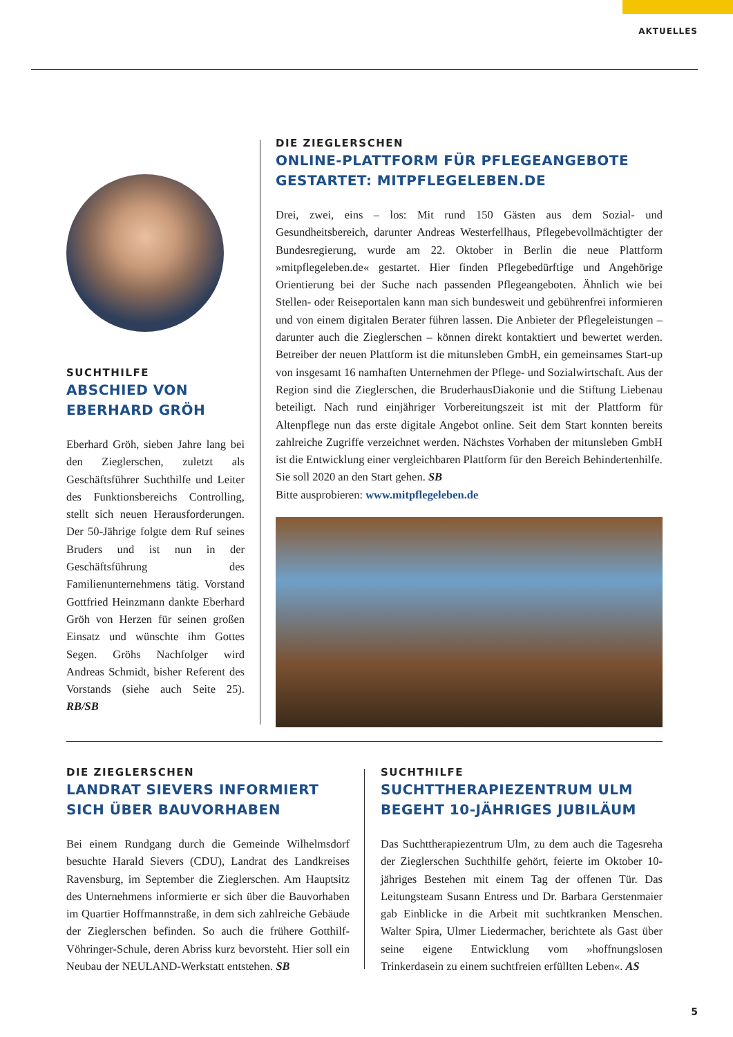AKTUELLES
SUCHTHILFE
ABSCHIED VON EBERHARD GRÖH
Eberhard Gröh, sieben Jahre lang bei den Zieglerschen, zuletzt als Geschäftsführer Suchthilfe und Leiter des Funktionsbereichs Controlling, stellt sich neuen Herausforderungen. Der 50-Jährige folgte dem Ruf seines Bruders und ist nun in der Geschäftsführung des Familienunternehmens tätig. Vorstand Gottfried Heinzmann dankte Eberhard Gröh von Herzen für seinen großen Einsatz und wünschte ihm Gottes Segen. Gröhs Nachfolger wird Andreas Schmidt, bisher Referent des Vorstands (siehe auch Seite 25). RB/SB
DIE ZIEGLERSCHEN
ONLINE-PLATTFORM FÜR PFLEGEANGEBOTE GESTARTET: MITPFLEGELEBEN.DE
Drei, zwei, eins – los: Mit rund 150 Gästen aus dem Sozial- und Gesundheitsbereich, darunter Andreas Westerfellhaus, Pflegebevollmächtigter der Bundesregierung, wurde am 22. Oktober in Berlin die neue Plattform »mitpflegeleben.de« gestartet. Hier finden Pflegebedürftige und Angehörige Orientierung bei der Suche nach passenden Pflegeangeboten. Ähnlich wie bei Stellen- oder Reiseportalen kann man sich bundesweit und gebührenfrei informieren und von einem digitalen Berater führen lassen. Die Anbieter der Pflegeleistungen – darunter auch die Zieglerschen – können direkt kontaktiert und bewertet werden. Betreiber der neuen Plattform ist die mitunsleben GmbH, ein gemeinsames Start-up von insgesamt 16 namhaften Unternehmen der Pflege- und Sozialwirtschaft. Aus der Region sind die Zieglerschen, die BruderhausDiakonie und die Stiftung Liebenau beteiligt. Nach rund einjähriger Vorbereitungszeit ist mit der Plattform für Altenpflege nun das erste digitale Angebot online. Seit dem Start konnten bereits zahlreiche Zugriffe verzeichnet werden. Nächstes Vorhaben der mitunsleben GmbH ist die Entwicklung einer vergleichbaren Plattform für den Bereich Behindertenhilfe. Sie soll 2020 an den Start gehen. SB
Bitte ausprobieren: www.mitpflegeleben.de
DIE ZIEGLERSCHEN
LANDRAT SIEVERS INFORMIERT SICH ÜBER BAUVORHABEN
Bei einem Rundgang durch die Gemeinde Wilhelmsdorf besuchte Harald Sievers (CDU), Landrat des Landkreises Ravensburg, im September die Zieglerschen. Am Hauptsitz des Unternehmens informierte er sich über die Bauvorhaben im Quartier Hoffmannstraße, in dem sich zahlreiche Gebäude der Zieglerschen befinden. So auch die frühere Gotthilf-Vöhringer-Schule, deren Abriss kurz bevorsteht. Hier soll ein Neubau der NEULAND-Werkstatt entstehen. SB
SUCHTHILFE
SUCHTTHERAPIEZENTRUM ULM BEGEHT 10-JÄHRIGES JUBILÄUM
Das Suchttherapiezentrum Ulm, zu dem auch die Tagesreha der Zieglerschen Suchthilfe gehört, feierte im Oktober 10-jähriges Bestehen mit einem Tag der offenen Tür. Das Leitungsteam Susann Entress und Dr. Barbara Gerstenmaier gab Einblicke in die Arbeit mit suchtkranken Menschen. Walter Spira, Ulmer Liedermacher, berichtete als Gast über seine eigene Entwicklung vom »hoffnungslosen Trinkerdasein zu einem suchtfreien erfüllten Leben«. AS
5